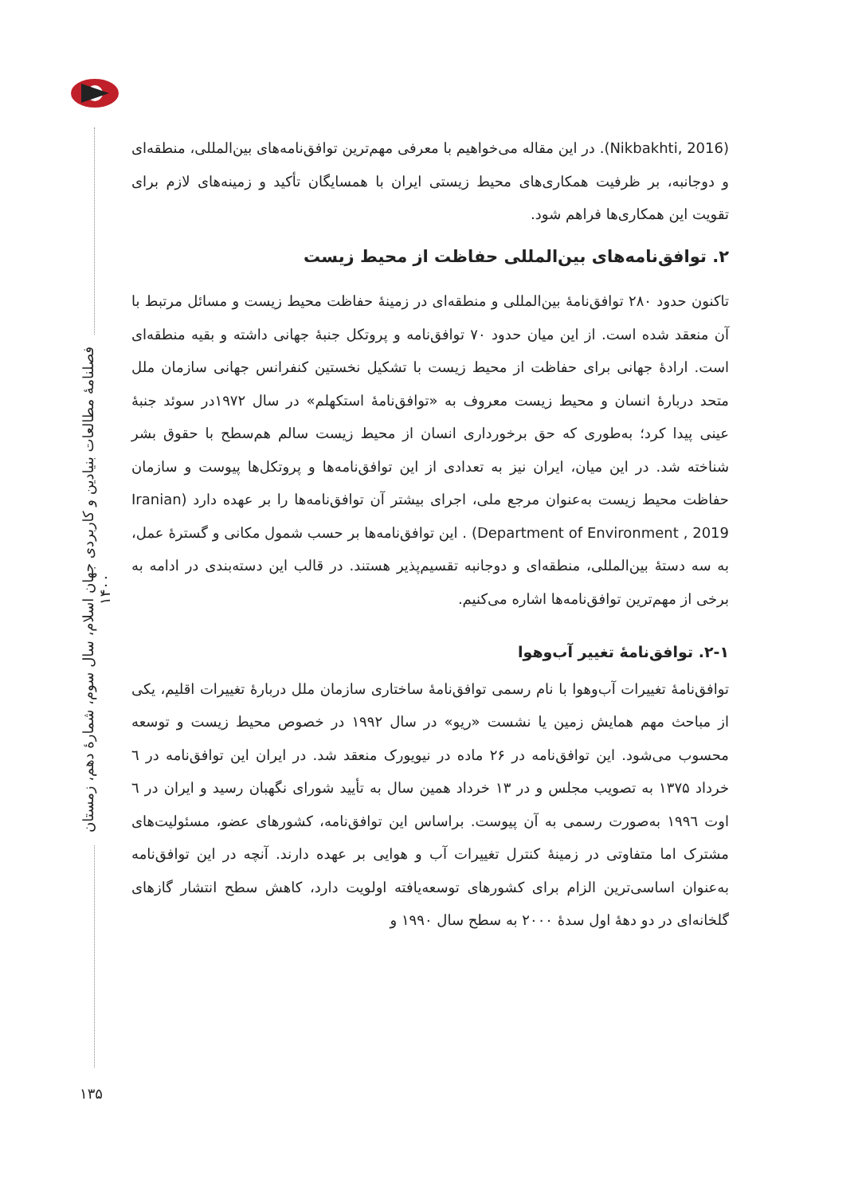فصلنامۀ مطالعات بنیادین و کاربردی جهان اسلام، سال سوم، شمارۀ دهم، زمستان ۱۴۰۰
۱۳۵
(Nikbakhti, 2016). در این مقاله می‌خواهیم با معرفی مهم‌ترین توافق‌نامه‌های بین‌المللی، منطقه‌ای و دوجانبه، بر ظرفیت همکاری‌های محیط زیستی ایران با همسایگان تأکید و زمینه‌های لازم برای تقویت این همکاری‌ها فراهم شود.
۲. توافق‌نامه‌های بین‌المللی حفاظت از محیط زیست
تاکنون حدود ۲۸۰ توافق‌نامۀ بین‌المللی و منطقه‌ای در زمینۀ حفاظت محیط زیست و مسائل مرتبط با آن منعقد شده است. از این میان حدود ۷۰ توافق‌نامه و پروتکل جنبۀ جهانی داشته و بقیه منطقه‌ای است. ارادۀ جهانی برای حفاظت از محیط زیست با تشکیل نخستین کنفرانس جهانی سازمان ملل متحد دربارۀ انسان و محیط زیست معروف به «توافق‌نامۀ استکهلم» در سال ۱۹۷۲در سوئد جنبۀ عینی پیدا کرد؛ به‌طوری که حق برخورداری انسان از محیط زیست سالم هم‌سطح با حقوق بشر شناخته شد. در این میان، ایران نیز به تعدادی از این توافق‌نامه‌ها و پروتکل‌ها پیوست و سازمان حفاظت محیط زیست به‌عنوان مرجع ملی، اجرای بیشتر آن توافق‌نامه‌ها را بر عهده دارد (Iranian Department of Environment , 2019) . این توافق‌نامه‌ها بر حسب شمول مکانی و گسترۀ عمل، به سه دستۀ بین‌المللی، منطقه‌ای و دوجانبه تقسیم‌پذیر هستند. در قالب این دسته‌بندی در ادامه به برخی از مهم‌ترین توافق‌نامه‌ها اشاره می‌کنیم.
۲-۱. توافق‌نامۀ تغییر آب‌وهوا
توافق‌نامۀ تغییرات آب‌وهوا با نام رسمی توافق‌نامۀ ساختاری سازمان ملل دربارۀ تغییرات اقلیم، یکی از مباحث مهم همایش زمین یا نشست «ریو» در سال ۱۹۹۲ در خصوص محیط زیست و توسعه محسوب می‌شود. این توافق‌نامه در ۲۶ ماده در نیویورک منعقد شد. در ایران این توافق‌نامه در ٦ خرداد ۱۳۷۵ به تصویب مجلس و در ۱۳ خرداد همین سال به تأیید شورای نگهبان رسید و ایران در ٦ اوت ۱۹۹٦ به‌صورت رسمی به آن پیوست. براساس این توافق‌نامه، کشورهای عضو، مسئولیت‌های مشترک اما متفاوتی در زمینۀ کنترل تغییرات آب و هوایی بر عهده دارند. آنچه در این توافق‌نامه به‌عنوان اساسی‌ترین الزام برای کشورهای توسعه‌یافته اولویت دارد، کاهش سطح انتشار گازهای گلخانه‌ای در دو دهۀ اول سدۀ ۲۰۰۰ به سطح سال ۱۹۹۰ و